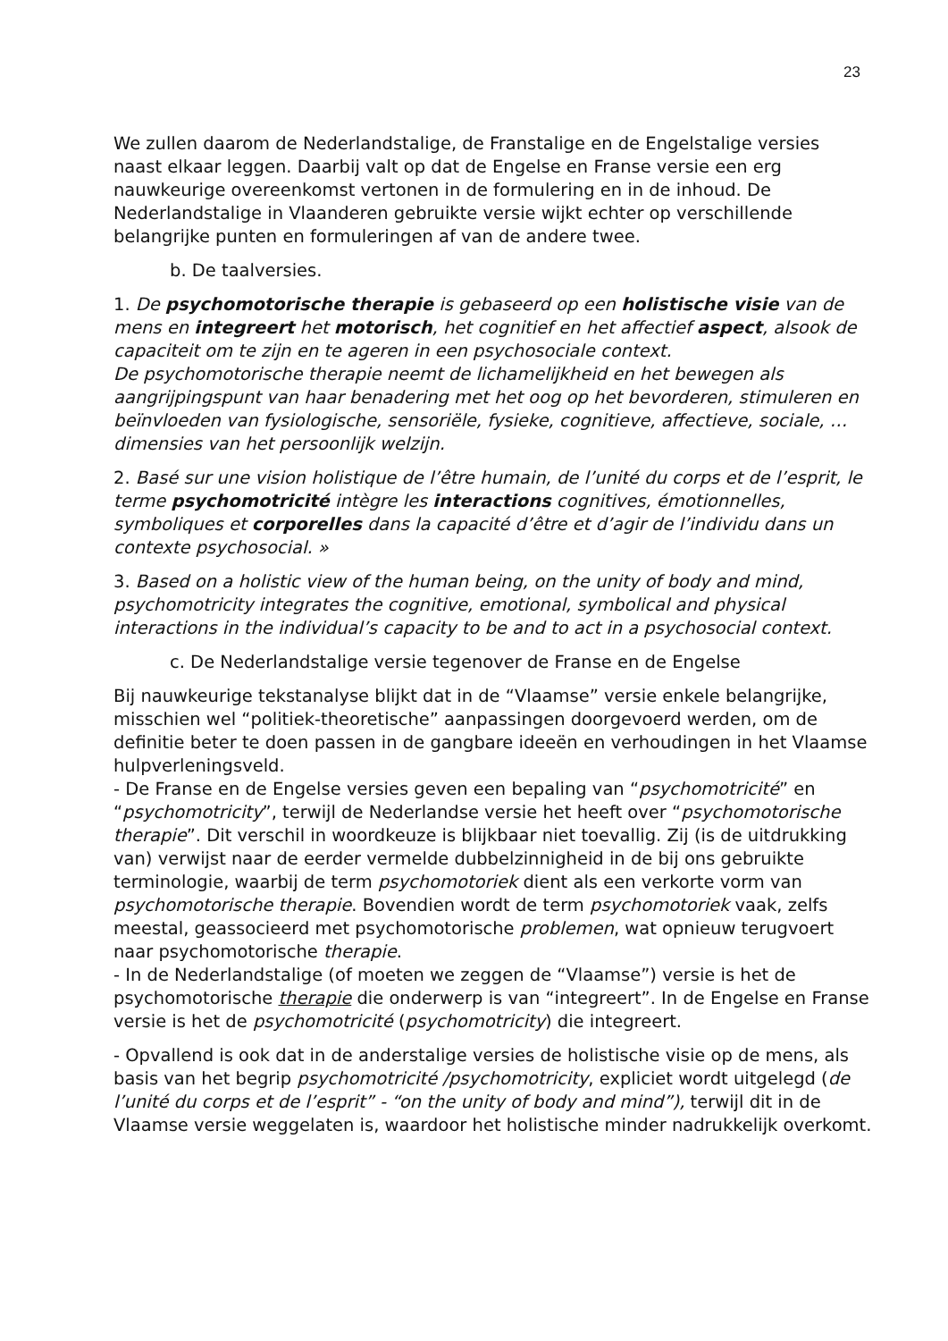23
We zullen daarom de Nederlandstalige, de Franstalige en de Engelstalige versies naast elkaar leggen. Daarbij valt op dat de Engelse en Franse versie een erg nauwkeurige overeenkomst vertonen in de formulering en in de inhoud. De Nederlandstalige in Vlaanderen gebruikte versie wijkt echter op verschillende belangrijke punten en formuleringen af van de andere twee.
b. De taalversies.
1. De psychomotorische therapie is gebaseerd op een holistische visie van de mens en integreert het motorisch, het cognitief en het affectief aspect, alsook de capaciteit om te zijn en te ageren in een psychosociale context.
De psychomotorische therapie neemt de lichamelijkheid en het bewegen als aangrijpingspunt van haar benadering met het oog op het bevorderen, stimuleren en beïnvloeden van fysiologische, sensoriële, fysieke, cognitieve, affectieve, sociale, … dimensies van het persoonlijk welzijn.
2. Basé sur une vision holistique de l’être humain, de l’unité du corps et de l’esprit, le terme psychomotricité intègre les interactions cognitives, émotionnelles, symboliques et corporelles dans la capacité d’être et d’agir de l’individu dans un contexte psychosocial. »
3. Based on a holistic view of the human being, on the unity of body and mind, psychomotricity integrates the cognitive, emotional, symbolical and physical interactions in the individual’s capacity to be and to act in a psychosocial context.
c. De Nederlandstalige versie tegenover de Franse en de Engelse
Bij nauwkeurige tekstanalyse blijkt dat in de “Vlaamse” versie enkele belangrijke, misschien wel “politiek-theoretische” aanpassingen doorgevoerd werden, om de definitie beter te doen passen in de gangbare ideeën en verhoudingen in het Vlaamse hulpverleningsveld.
- De Franse en de Engelse versies geven een bepaling van “psychomotricité” en “psychomotricity”, terwijl de Nederlandse versie het heeft over “psychomotorische therapie”. Dit verschil in woordkeuze is blijkbaar niet toevallig. Zij (is de uitdrukking van) verwijst naar de eerder vermelde dubbelzinnigheid in de bij ons gebruikte terminologie, waarbij de term psychomotoriek dient als een verkorte vorm van psychomotorische therapie. Bovendien wordt de term psychomotoriek vaak, zelfs meestal, geassocieerd met psychomotorische problemen, wat opnieuw terugvoert naar psychomotorische therapie.
- In de Nederlandstalige (of moeten we zeggen de “Vlaamse”) versie is het de psychomotorische therapie die onderwerp is van “integreert”. In de Engelse en Franse versie is het de psychomotricité (psychomotricity) die integreert.
- Opvallend is ook dat in de anderstalige versies de holistische visie op de mens, als basis van het begrip psychomotricité /psychomotricity, expliciet wordt uitgelegd (de l’unité du corps et de l’esprit” - “on the unity of body and mind”), terwijl dit in de Vlaamse versie weggelaten is, waardoor het holistische minder nadrukkelijk overkomt.